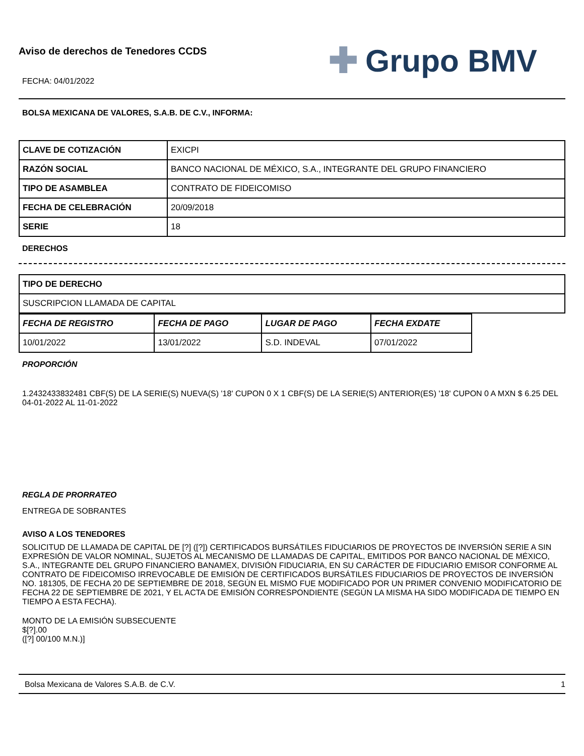Aviso de derechos de Tenedores CCDS
✚ Grupo BMV
FECHA: 04/01/2022
BOLSA MEXICANA DE VALORES, S.A.B. DE C.V., INFORMA:
| CLAVE DE COTIZACIÓN | EXICPI |
| RAZÓN SOCIAL | BANCO NACIONAL DE MÉXICO, S.A., INTEGRANTE DEL GRUPO FINANCIERO |
| TIPO DE ASAMBLEA | CONTRATO DE FIDEICOMISO |
| FECHA DE CELEBRACIÓN | 20/09/2018 |
| SERIE | 18 |
DERECHOS
| TIPO DE DERECHO |
| SUSCRIPCION LLAMADA DE CAPITAL |
| FECHA DE REGISTRO | FECHA DE PAGO | LUGAR DE PAGO | FECHA EXDATE |
| 10/01/2022 | 13/01/2022 | S.D. INDEVAL | 07/01/2022 |
PROPORCIÓN
1.2432433832481 CBF(S) DE LA SERIE(S) NUEVA(S) '18' CUPON 0 X 1 CBF(S) DE LA SERIE(S) ANTERIOR(ES) '18' CUPON 0 A MXN $ 6.25 DEL 04-01-2022 AL 11-01-2022
REGLA DE PRORRATEO
ENTREGA DE SOBRANTES
AVISO A LOS TENEDORES
SOLICITUD DE LLAMADA DE CAPITAL DE [?] ([?]) CERTIFICADOS BURSÁTILES FIDUCIARIOS DE PROYECTOS DE INVERSIÓN SERIE A SIN EXPRESIÓN DE VALOR NOMINAL, SUJETOS AL MECANISMO DE LLAMADAS DE CAPITAL, EMITIDOS POR BANCO NACIONAL DE MÉXICO, S.A., INTEGRANTE DEL GRUPO FINANCIERO BANAMEX, DIVISIÓN FIDUCIARIA, EN SU CARÁCTER DE FIDUCIARIO EMISOR CONFORME AL CONTRATO DE FIDEICOMISO IRREVOCABLE DE EMISIÓN DE CERTIFICADOS BURSÁTILES FIDUCIARIOS DE PROYECTOS DE INVERSIÓN NO. 181305, DE FECHA 20 DE SEPTIEMBRE DE 2018, SEGÚN EL MISMO FUE MODIFICADO POR UN PRIMER CONVENIO MODIFICATORIO DE FECHA 22 DE SEPTIEMBRE DE 2021, Y EL ACTA DE EMISIÓN CORRESPONDIENTE (SEGÚN LA MISMA HA SIDO MODIFICADA DE TIEMPO EN TIEMPO A ESTA FECHA).
MONTO DE LA EMISIÓN SUBSECUENTE
$[?].00
([?] 00/100 M.N.)]
Bolsa Mexicana de Valores S.A.B. de C.V. 1